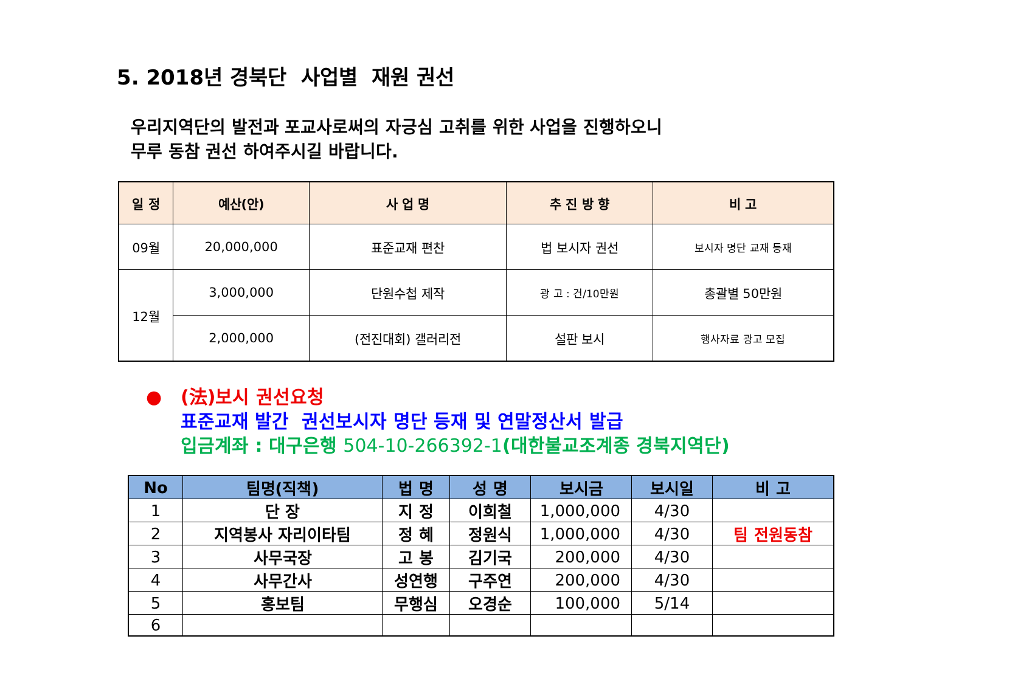5. 2018년 경북단 사업별 재원 권선
우리지역단의 발전과 포교사로써의 자긍심 고취를 위한 사업을 진행하오니
무루 동참 권선 하여주시길 바랍니다.
| 일 정 | 예산(안) | 사 업 명 | 추 진 방 향 | 비 고 |
| --- | --- | --- | --- | --- |
| 09월 | 20,000,000 | 표준교재 편찬 | 법 보시자 권선 | 보시자 명단 교재 등재 |
| 12월 | 3,000,000 | 단원수첩 제작 | 광 고 : 건/10만원 | 총괄별 50만원 |
| | 2,000,000 | (전진대회) 갤러리전 | 설판 보시 | 행사자료 광고 모집 |
● (法)보시 권선요청
표준교재 발간 권선보시자 명단 등재 및 연말정산서 발급
입금계좌 : 대구은행 504-10-266392-1(대한불교조계종 경북지역단)
| No | 팀명(직책) | 법 명 | 성 명 | 보시금 | 보시일 | 비 고 |
| --- | --- | --- | --- | --- | --- | --- |
| 1 | 단 장 | 지 정 | 이희철 | 1,000,000 | 4/30 | |
| 2 | 지역봉사 자리이타팀 | 정 혜 | 정원식 | 1,000,000 | 4/30 | 팀 전원동참 |
| 3 | 사무국장 | 고 봉 | 김기국 | 200,000 | 4/30 | |
| 4 | 사무간사 | 성연행 | 구주연 | 200,000 | 4/30 | |
| 5 | 홍보팀 | 무행심 | 오경순 | 100,000 | 5/14 | |
| 6 | | | | | | |